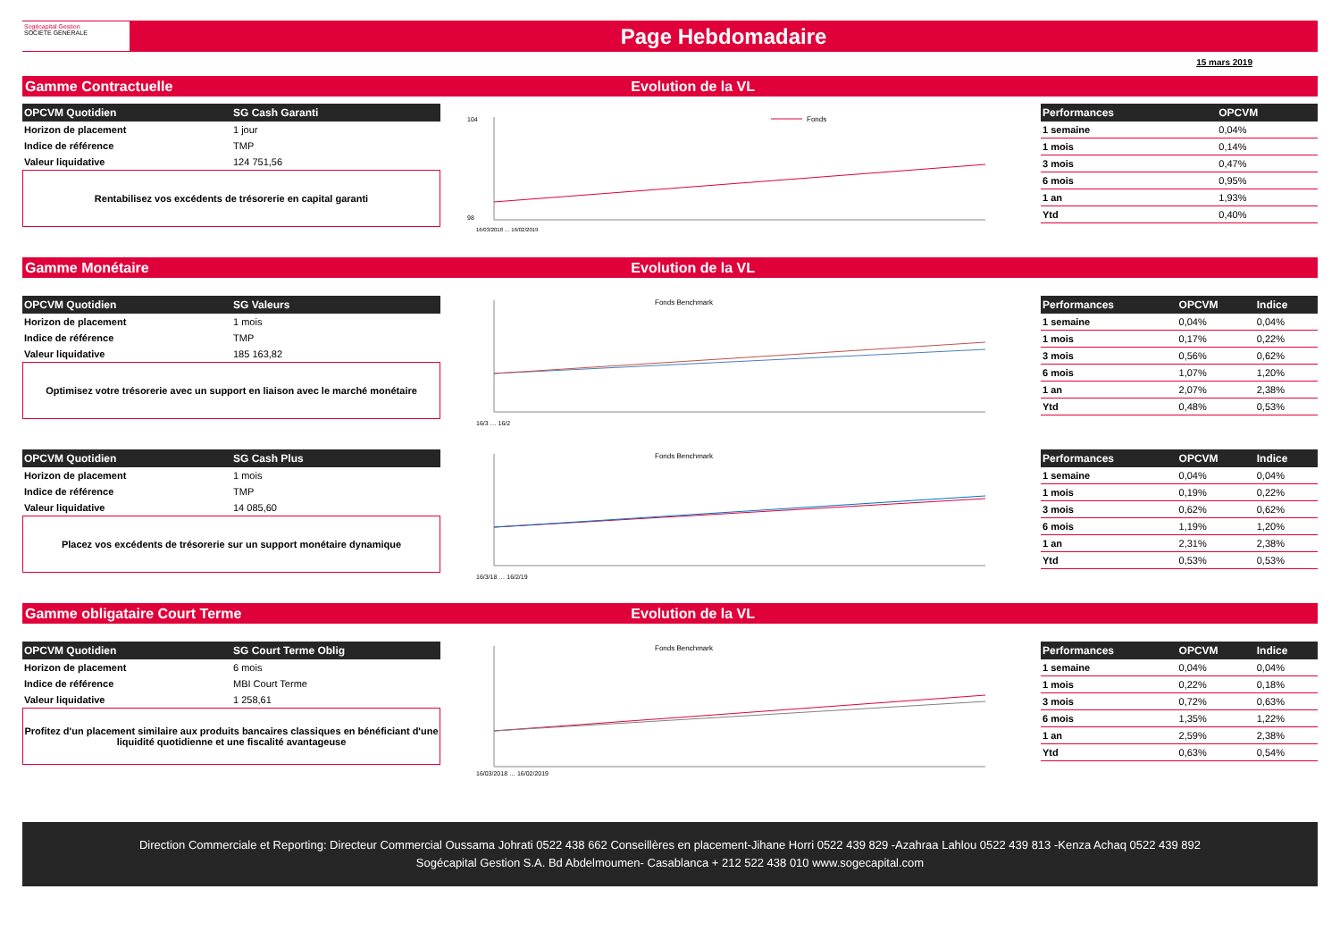Sogécapital Gestion
SOCIETE GENERALE
Page Hebdomadaire
15 mars 2019
Gamme Contractuelle Evolution de la VL
| OPCVM Quotidien | SG Cash Garanti |
| --- | --- |
| Horizon de placement | 1 jour |
| Indice de référence | TMP |
| Valeur liquidative | 124 751,56 |
Rentabilisez vos excédents de trésorerie en capital garanti
Fonds
104
98
16/03/2018 … 16/02/2019
| Performances | OPCVM |
| --- | --- |
| 1 semaine | 0,04% |
| 1 mois | 0,14% |
| 3 mois | 0,47% |
| 6 mois | 0,95% |
| 1 an | 1,93% |
| Ytd | 0,40% |
Gamme Monétaire Evolution de la VL
| OPCVM Quotidien | SG Valeurs |
| --- | --- |
| Horizon de placement | 1 mois |
| Indice de référence | TMP |
| Valeur liquidative | 185 163,82 |
Optimisez votre trésorerie avec un support en liaison avec le marché monétaire
Fonds Benchmark
16/3 … 16/2
| Performances | OPCVM | Indice |
| --- | --- | --- |
| 1 semaine | 0,04% | 0,04% |
| 1 mois | 0,17% | 0,22% |
| 3 mois | 0,56% | 0,62% |
| 6 mois | 1,07% | 1,20% |
| 1 an | 2,07% | 2,38% |
| Ytd | 0,48% | 0,53% |
| OPCVM Quotidien | SG Cash Plus |
| --- | --- |
| Horizon de placement | 1 mois |
| Indice de référence | TMP |
| Valeur liquidative | 14 085,60 |
Placez vos excédents de trésorerie sur un support monétaire dynamique
Fonds Benchmark
16/3/18 … 16/2/19
| Performances | OPCVM | Indice |
| --- | --- | --- |
| 1 semaine | 0,04% | 0,04% |
| 1 mois | 0,19% | 0,22% |
| 3 mois | 0,62% | 0,62% |
| 6 mois | 1,19% | 1,20% |
| 1 an | 2,31% | 2,38% |
| Ytd | 0,53% | 0,53% |
Gamme obligataire Court Terme Evolution de la VL
| OPCVM Quotidien | SG Court Terme Oblig |
| --- | --- |
| Horizon de placement | 6 mois |
| Indice de référence | MBI Court Terme |
| Valeur liquidative | 1 258,61 |
Profitez d'un placement similaire aux produits bancaires classiques en bénéficiant d'une liquidité quotidienne et une fiscalité avantageuse
Fonds Benchmark
16/03/2018 … 16/02/2019
| Performances | OPCVM | Indice |
| --- | --- | --- |
| 1 semaine | 0,04% | 0,04% |
| 1 mois | 0,22% | 0,18% |
| 3 mois | 0,72% | 0,63% |
| 6 mois | 1,35% | 1,22% |
| 1 an | 2,59% | 2,38% |
| Ytd | 0,63% | 0,54% |
Direction Commerciale et Reporting: Directeur Commercial Oussama Johrati 0522 438 662 Conseillères en placement-Jihane Horri 0522 439 829 -Azahraa Lahlou 0522 439 813 -Kenza Achaq 0522 439 892
Sogécapital Gestion S.A. Bd Abdelmoumen- Casablanca + 212 522 438 010 www.sogecapital.com